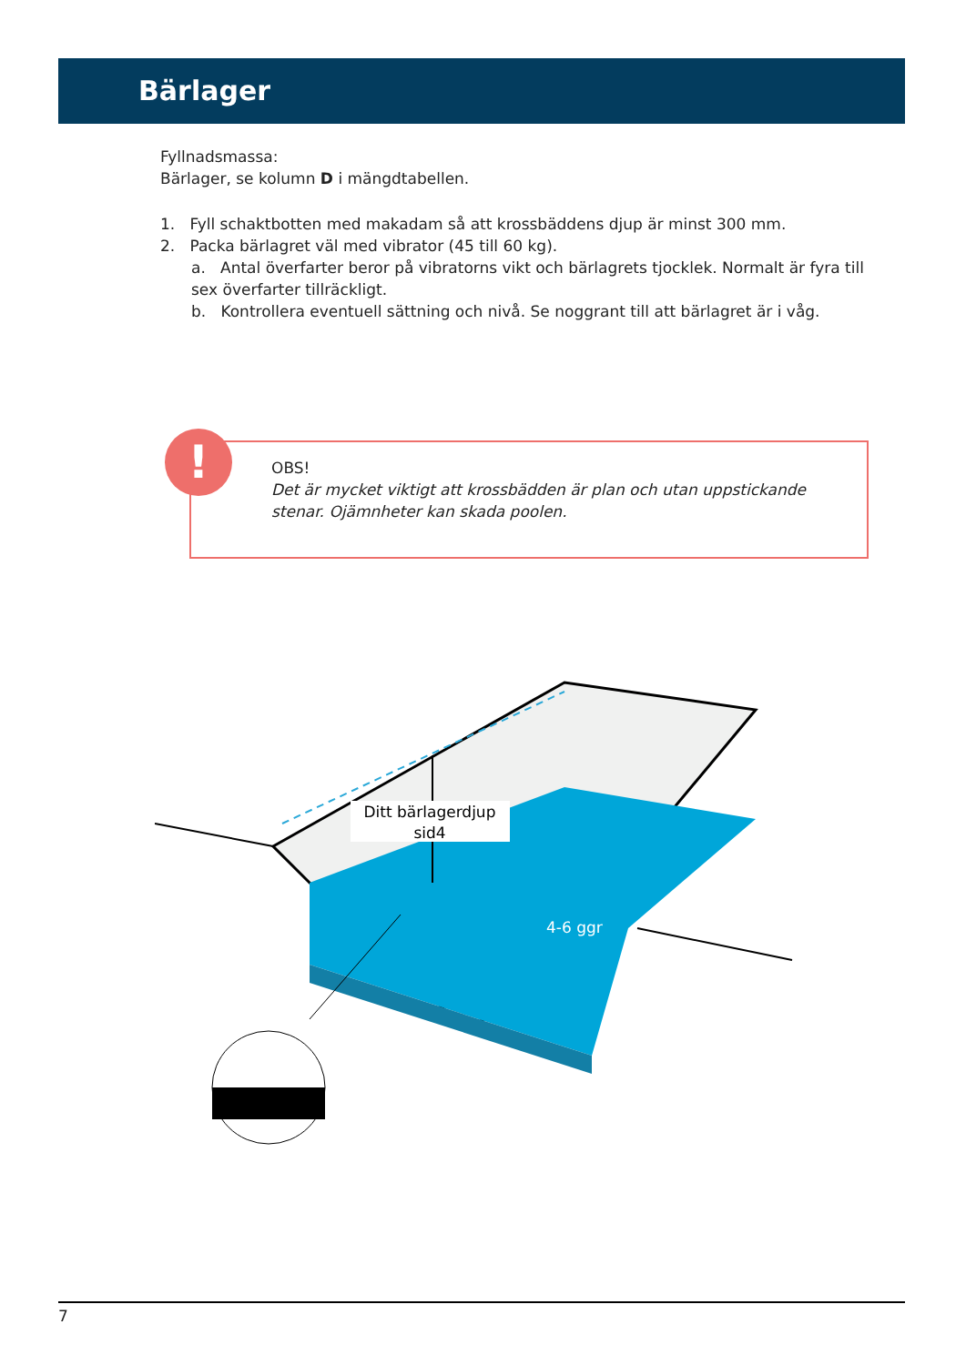Bärlager
Fyllnadsmassa:
Bärlager, se kolumn D i mängdtabellen.
1. Fyll schaktbotten med makadam så att krossbäddens djup är minst 300 mm.
2. Packa bärlagret väl med vibrator (45 till 60 kg).
a. Antal överfarter beror på vibratorns vikt och bärlagrets tjocklek. Normalt är fyra till sex överfarter tillräckligt.
b. Kontrollera eventuell sättning och nivå. Se noggrant till att bärlagret är i våg.
!
OBS!
Det är mycket viktigt att krossbädden är plan och utan uppstickande stenar. Ojämnheter kan skada poolen.
Ditt bärlagerdjup
sid4
4-6 ggr
7